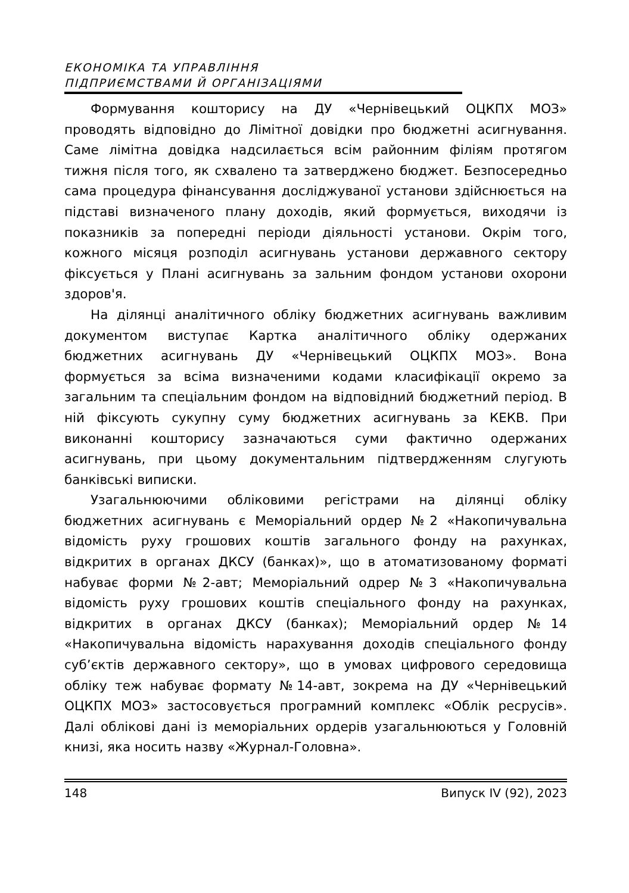ЕКОНОМІКА ТА УПРАВЛІННЯ
ПІДПРИЄМСТВАМИ Й ОРГАНІЗАЦІЯМИ
Формування кошторису на ДУ «Чернівецький ОЦКПХ МОЗ» проводять відповідно до Лімітної довідки про бюджетні асигнування. Саме лімітна довідка надсилається всім районним філіям протягом тижня після того, як схвалено та затверджено бюджет. Безпосередньо сама процедура фінансування досліджуваної установи здійснюється на підставі визначеного плану доходів, який формується, виходячи із показників за попередні періоди діяльності установи. Окрім того, кожного місяця розподіл асигнувань установи державного сектору фіксується у Плані асигнувань за зальним фондом установи охорони здоров'я.
На ділянці аналітичного обліку бюджетних асигнувань важливим документом виступає Картка аналітичного обліку одержаних бюджетних асигнувань ДУ «Чернівецький ОЦКПХ МОЗ». Вона формується за всіма визначеними кодами класифікації окремо за загальним та спеціальним фондом на відповідний бюджетний період. В ній фіксують сукупну суму бюджетних асигнувань за КЕКВ. При виконанні кошторису зазначаються суми фактично одержаних асигнувань, при цьому документальним підтвердженням слугують банківські виписки.
Узагальнюючими обліковими регістрами на ділянці обліку бюджетних асигнувань є Меморіальний ордер №2 «Накопичувальна відомість руху грошових коштів загального фонду на рахунках, відкритих в органах ДКСУ (банках)», що в атоматизованому форматі набуває форми №2-авт; Меморіальний одрер №3 «Накопичувальна відомість руху грошових коштів спеціального фонду на рахунках, відкритих в органах ДКСУ (банках); Меморіальний ордер №14 «Накопичувальна відомість нарахування доходів спеціального фонду суб’єктів державного сектору», що в умовах цифрового середовища обліку теж набуває формату №14-авт, зокрема на ДУ «Чернівецький ОЦКПХ МОЗ» застосовується програмний комплекс «Облік ресрусів». Далі облікові дані із меморіальних ордерів узагальнюються у Головній книзі, яка носить назву «Журнал-Головна».
148 Випуск IV (92), 2023